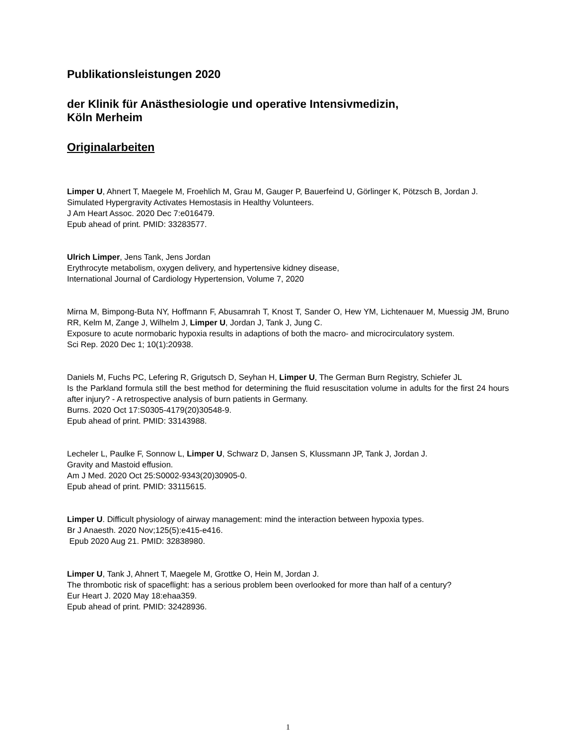Publikationsleistungen 2020
der Klinik für Anästhesiologie und operative Intensivmedizin,
Köln Merheim
Originalarbeiten
Limper U, Ahnert T, Maegele M, Froehlich M, Grau M, Gauger P, Bauerfeind U, Görlinger K, Pötzsch B, Jordan J.
Simulated Hypergravity Activates Hemostasis in Healthy Volunteers.
J Am Heart Assoc. 2020 Dec 7:e016479.
Epub ahead of print. PMID: 33283577.
Ulrich Limper, Jens Tank, Jens Jordan
Erythrocyte metabolism, oxygen delivery, and hypertensive kidney disease,
International Journal of Cardiology Hypertension, Volume 7, 2020
Mirna M, Bimpong-Buta NY, Hoffmann F, Abusamrah T, Knost T, Sander O, Hew YM, Lichtenauer M, Muessig JM, Bruno RR, Kelm M, Zange J, Wilhelm J, Limper U, Jordan J, Tank J, Jung C.
Exposure to acute normobaric hypoxia results in adaptions of both the macro- and microcirculatory system.
Sci Rep. 2020 Dec 1; 10(1):20938.
Daniels M, Fuchs PC, Lefering R, Grigutsch D, Seyhan H, Limper U, The German Burn Registry, Schiefer JL
Is the Parkland formula still the best method for determining the fluid resuscitation volume in adults for the first 24 hours after injury? - A retrospective analysis of burn patients in Germany.
Burns. 2020 Oct 17:S0305-4179(20)30548-9.
Epub ahead of print. PMID: 33143988.
Lecheler L, Paulke F, Sonnow L, Limper U, Schwarz D, Jansen S, Klussmann JP, Tank J, Jordan J.
Gravity and Mastoid effusion.
Am J Med. 2020 Oct 25:S0002-9343(20)30905-0.
Epub ahead of print. PMID: 33115615.
Limper U. Difficult physiology of airway management: mind the interaction between hypoxia types.
Br J Anaesth. 2020 Nov;125(5):e415-e416.
Epub 2020 Aug 21. PMID: 32838980.
Limper U, Tank J, Ahnert T, Maegele M, Grottke O, Hein M, Jordan J.
The thrombotic risk of spaceflight: has a serious problem been overlooked for more than half of a century?
Eur Heart J. 2020 May 18:ehaa359.
Epub ahead of print. PMID: 32428936.
1